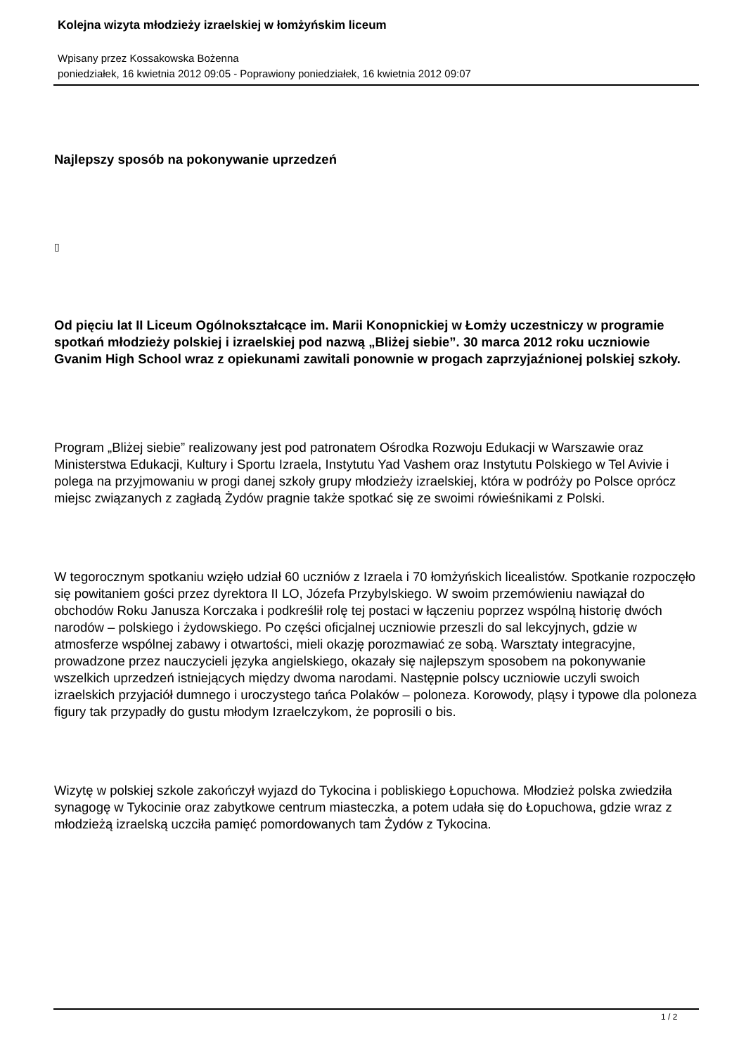Kolejna wizyta młodzieży izraelskiej w łomżyńskim liceum
Wpisany przez Kossakowska Bożenna
poniedziałek, 16 kwietnia 2012 09:05 - Poprawiony poniedziałek, 16 kwietnia 2012 09:07
Najlepszy sposób na pokonywanie uprzedzeń
▯
Od pięciu lat II Liceum Ogólnokształcące im. Marii Konopnickiej w Łomży uczestniczy w programie spotkań młodzieży polskiej i izraelskiej pod nazwą „Bliżej siebie”. 30 marca 2012 roku uczniowie Gvanim High School wraz z opiekunami zawitali ponownie w progach zaprzyjaźnionej polskiej szkoły.
Program „Bliżej siebie” realizowany jest pod patronatem Ośrodka Rozwoju Edukacji w Warszawie oraz Ministerstwa Edukacji, Kultury i Sportu Izraela, Instytutu Yad Vashem oraz Instytutu Polskiego w Tel Avivie i polega na przyjmowaniu w progi danej szkoły grupy młodzieży izraelskiej, która w podróży po Polsce oprócz miejsc związanych z zagładą Żydów pragnie także spotkać się ze swoimi rówieśnikami z Polski.
W tegorocznym spotkaniu wzięło udział 60 uczniów z Izraela i 70 łomżyńskich licealistów. Spotkanie rozpoczęło się powitaniem gości przez dyrektora II LO, Józefa Przybylskiego. W swoim przemówieniu nawiązał do obchodów Roku Janusza Korczaka i podkreślił rolę tej postaci w łączeniu poprzez wspólną historię dwóch narodów – polskiego i żydowskiego. Po części oficjalnej uczniowie przeszli do sal lekcyjnych, gdzie w atmosferze wspólnej zabawy i otwartości, mieli okazję porozmawiać ze sobą. Warsztaty integracyjne, prowadzone przez nauczycieli języka angielskiego, okazały się najlepszym sposobem na pokonywanie wszelkich uprzedzeń istniejących między dwoma narodami. Następnie polscy uczniowie uczyli swoich izraelskich przyjaciół dumnego i uroczystego tańca Polaków – poloneza. Korowody, pląsy i typowe dla poloneza figury tak przypadły do gustu młodym Izraelczykom, że poprosili o bis.
Wizytę w polskiej szkole zakończył wyjazd do Tykocina i pobliskiego Łopuchowa. Młodzież polska zwiedziła synagogę w Tykocinie oraz zabytkowe centrum miasteczka, a potem udała się do Łopuchowa, gdzie wraz z młodzieżą izraelską uczciła pamięć pomordowanych tam Żydów z Tykocina.
1 / 2